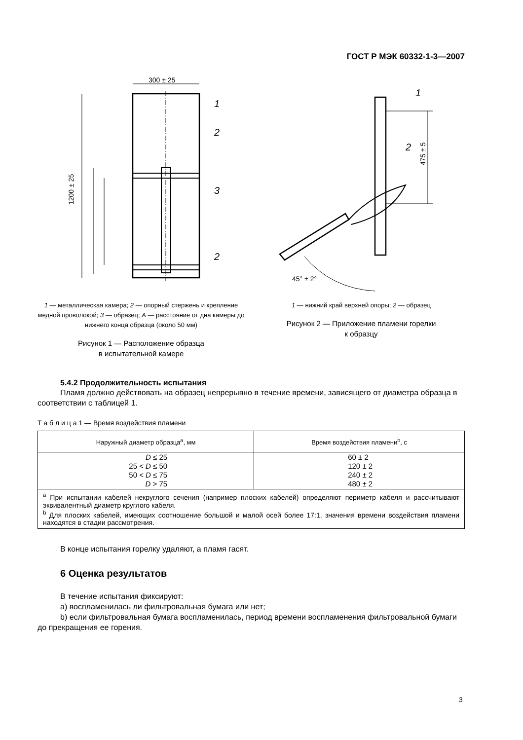ГОСТ Р МЭК 60332-1-3—2007
300 ± 25
1200 ± 25
1
2
3
2
1 — металлическая камера; 2 — опорный стержень и крепление медной проволокой; 3 — образец; A — расстояние от дна камеры до нижнего конца образца (около 50 мм)
Рисунок 1 — Расположение образца
в испытательной камере
1
2
475 ± 5
45° ± 2°
1 — нижний край верхней опоры; 2 — образец
Рисунок 2 — Приложение пламени горелки
к образцу
5.4.2 Продолжительность испытания
Пламя должно действовать на образец непрерывно в течение времени, зависящего от диаметра образца в соответствии с таблицей 1.
Т а б л и ц а 1 — Время воздействия пламени
| Наружный диаметр образца<sup>a</sup>, мм | Время воздействия пламени<sup>b</sup>, с |
| --- | --- |
| D ≤ 25 25 < D ≤ 50 50 < D ≤ 75 D > 75 | 60 ± 2 120 ± 2 240 ± 2 480 ± 2 |
| <sup>a</sup> При испытании кабелей некруглого сечения (например плоских кабелей) определяют периметр кабеля и рассчитывают эквивалентный диаметр круглого кабеля. <sup>b</sup> Для плоских кабелей, имеющих соотношение большой и малой осей более 17:1, значения времени воздействия пламени находятся в стадии рассмотрения. | |
В конце испытания горелку удаляют, а пламя гасят.
6 Оценка результатов
В течение испытания фиксируют:
a) воспламенилась ли фильтровальная бумага или нет;
b) если фильтровальная бумага воспламенилась, период времени воспламенения фильтровальной бумаги до прекращения ее горения.
3